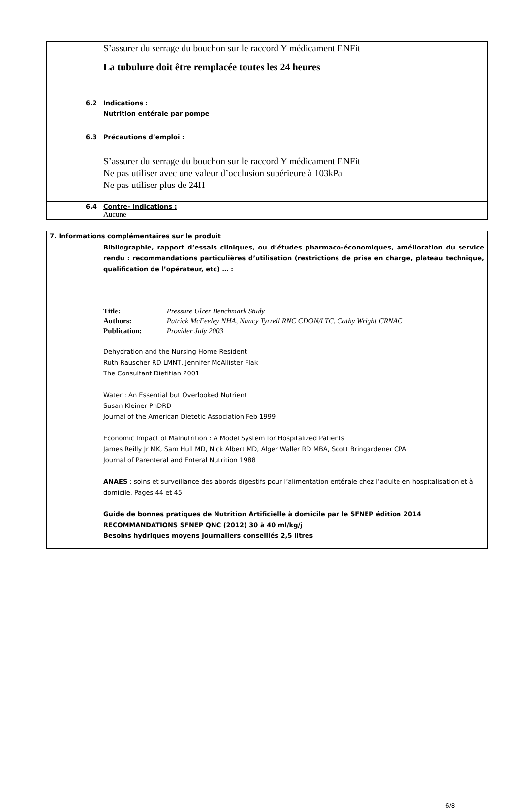| | S’assurer du serrage du bouchon sur le raccord Y médicament ENFit La tubulure doit être remplacée toutes les 24 heures |
| 6.2 | Indications : Nutrition entérale par pompe |
| 6.3 | Précautions d’emploi : S’assurer du serrage du bouchon sur le raccord Y médicament ENFit Ne pas utiliser avec une valeur d’occlusion supérieure à 103kPa Ne pas utiliser plus de 24H |
| 6.4 | Contre- Indications : Aucune |
| 7. Informations complémentaires sur le produit | |
| | Bibliographie, rapport d’essais cliniques, ou d’études pharmaco-économiques, amélioration du service rendu : recommandations particulières d’utilisation (restrictions de prise en charge, plateau technique, qualification de l’opérateur, etc) … : Title: Pressure Ulcer Benchmark Study Authors: Patrick McFeeley NHA, Nancy Tyrrell RNC CDON/LTC, Cathy Wright CRNAC Publication: Provider July 2003 Dehydration and the Nursing Home Resident Ruth Rauscher RD LMNT, Jennifer McAllister Flak The Consultant Dietitian 2001 Water : An Essential but Overlooked Nutrient Susan Kleiner PhDRD Journal of the American Dietetic Association Feb 1999 Economic Impact of Malnutrition : A Model System for Hospitalized Patients James Reilly Jr MK, Sam Hull MD, Nick Albert MD, Alger Waller RD MBA, Scott Bringardener CPA Journal of Parenteral and Enteral Nutrition 1988 ANAES : soins et surveillance des abords digestifs pour l’alimentation entérale chez l’adulte en hospitalisation et à domicile. Pages 44 et 45 Guide de bonnes pratiques de Nutrition Artificielle à domicile par le SFNEP édition 2014 RECOMMANDATIONS SFNEP QNC (2012) 30 à 40 ml/kg/j Besoins hydriques moyens journaliers conseillés 2,5 litres |
6/8